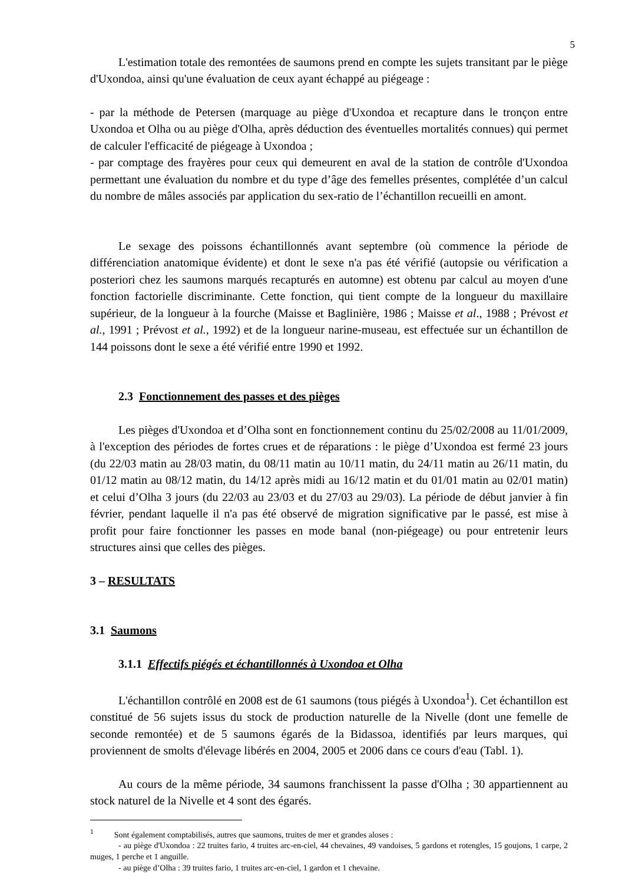5
L'estimation totale des remontées de saumons prend en compte les sujets transitant par le piège d'Uxondoa, ainsi qu'une évaluation de ceux ayant échappé au piégeage :
- par la méthode de Petersen (marquage au piège d'Uxondoa et recapture dans le tronçon entre Uxondoa et Olha ou au piège d'Olha, après déduction des éventuelles mortalités connues) qui permet de calculer l'efficacité de piégeage à Uxondoa ;
- par comptage des frayères pour ceux qui demeurent en aval de la station de contrôle d'Uxondoa permettant une évaluation du nombre et du type d’âge des femelles présentes, complétée d’un calcul du nombre de mâles associés par application du sex-ratio de l’échantillon recueilli en amont.
Le sexage des poissons échantillonnés avant septembre (où commence la période de différenciation anatomique évidente) et dont le sexe n'a pas été vérifié (autopsie ou vérification a posteriori chez les saumons marqués recapturés en automne) est obtenu par calcul au moyen d'une fonction factorielle discriminante. Cette fonction, qui tient compte de la longueur du maxillaire supérieur, de la longueur à la fourche (Maisse et Baglinière, 1986 ; Maisse et al., 1988 ; Prévost et al., 1991 ; Prévost et al., 1992) et de la longueur narine-museau, est effectuée sur un échantillon de 144 poissons dont le sexe a été vérifié entre 1990 et 1992.
2.3 Fonctionnement des passes et des pièges
Les pièges d'Uxondoa et d’Olha sont en fonctionnement continu du 25/02/2008 au 11/01/2009, à l'exception des périodes de fortes crues et de réparations : le piège d’Uxondoa est fermé 23 jours (du 22/03 matin au 28/03 matin, du 08/11 matin au 10/11 matin, du 24/11 matin au 26/11 matin, du 01/12 matin au 08/12 matin, du 14/12 après midi au 16/12 matin et du 01/01 matin au 02/01 matin) et celui d’Olha 3 jours (du 22/03 au 23/03 et du 27/03 au 29/03). La période de début janvier à fin février, pendant laquelle il n'a pas été observé de migration significative par le passé, est mise à profit pour faire fonctionner les passes en mode banal (non-piégeage) ou pour entretenir leurs structures ainsi que celles des pièges.
3 – RESULTATS
3.1 Saumons
3.1.1 Effectifs piégés et échantillonnés à Uxondoa et Olha
L'échantillon contrôlé en 2008 est de 61 saumons (tous piégés à Uxondoa<sup>1</sup>). Cet échantillon est constitué de 56 sujets issus du stock de production naturelle de la Nivelle (dont une femelle de seconde remontée) et de 5 saumons égarés de la Bidassoa, identifiés par leurs marques, qui proviennent de smolts d'élevage libérés en 2004, 2005 et 2006 dans ce cours d'eau (Tabl. 1).
Au cours de la même période, 34 saumons franchissent la passe d'Olha ; 30 appartiennent au stock naturel de la Nivelle et 4 sont des égarés.
<sup>1</sup> Sont également comptabilisés, autres que saumons, truites de mer et grandes aloses :
- au piège d'Uxondoa : 22 truites fario, 4 truites arc-en-ciel, 44 chevaines, 49 vandoises, 5 gardons et rotengles, 15 goujons, 1 carpe, 2 muges, 1 perche et 1 anguille.
- au piège d’Olha : 39 truites fario, 1 truites arc-en-ciel, 1 gardon et 1 chevaine.